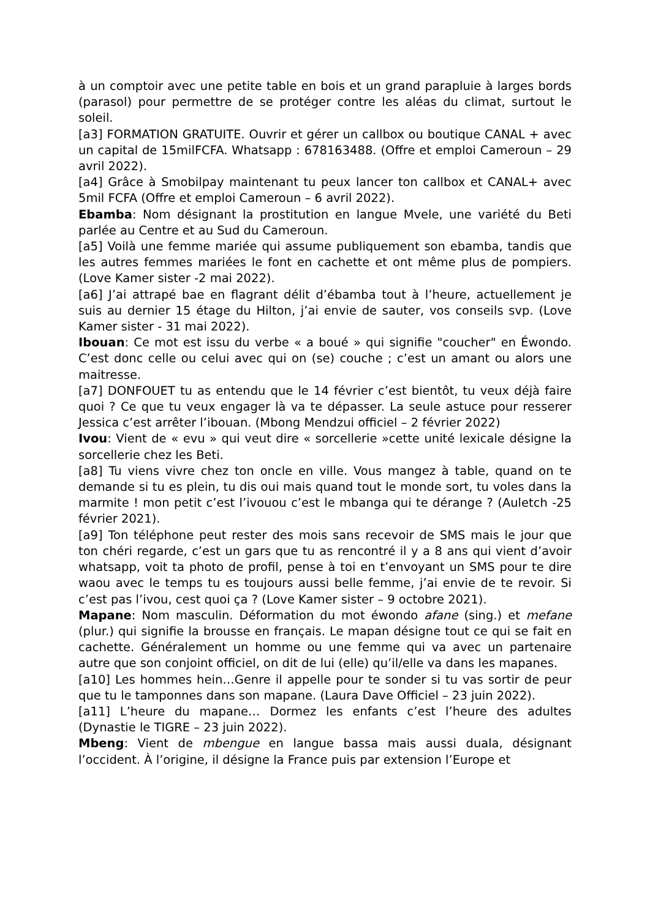à un comptoir avec une petite table en bois et un grand parapluie à larges bords (parasol) pour permettre de se protéger contre les aléas du climat, surtout le soleil.
[a3] FORMATION GRATUITE. Ouvrir et gérer un callbox ou boutique CANAL + avec un capital de 15milFCFA. Whatsapp : 678163488. (Offre et emploi Cameroun – 29 avril 2022).
[a4] Grâce à Smobilpay maintenant tu peux lancer ton callbox et CANAL+ avec 5mil FCFA (Offre et emploi Cameroun – 6 avril 2022).
Ebamba: Nom désignant la prostitution en langue Mvele, une variété du Beti parlée au Centre et au Sud du Cameroun.
[a5] Voilà une femme mariée qui assume publiquement son ebamba, tandis que les autres femmes mariées le font en cachette et ont même plus de pompiers. (Love Kamer sister -2 mai 2022).
[a6] J’ai attrapé bae en flagrant délit d’ébamba tout à l’heure, actuellement je suis au dernier 15 étage du Hilton, j’ai envie de sauter, vos conseils svp. (Love Kamer sister - 31 mai 2022).
Ibouan: Ce mot est issu du verbe « a boué » qui signifie "coucher" en Éwondo. C’est donc celle ou celui avec qui on (se) couche ; c’est un amant ou alors une maitresse.
[a7] DONFOUET tu as entendu que le 14 février c’est bientôt, tu veux déjà faire quoi ? Ce que tu veux engager là va te dépasser. La seule astuce pour resserer Jessica c’est arrêter l’ibouan. (Mbong Mendzui officiel – 2 février 2022)
Ivou: Vient de « evu » qui veut dire « sorcellerie »cette unité lexicale désigne la sorcellerie chez les Beti.
[a8] Tu viens vivre chez ton oncle en ville. Vous mangez à table, quand on te demande si tu es plein, tu dis oui mais quand tout le monde sort, tu voles dans la marmite ! mon petit c’est l’ivouou c’est le mbanga qui te dérange ? (Auletch -25 février 2021).
[a9] Ton téléphone peut rester des mois sans recevoir de SMS mais le jour que ton chéri regarde, c’est un gars que tu as rencontré il y a 8 ans qui vient d’avoir whatsapp, voit ta photo de profil, pense à toi en t’envoyant un SMS pour te dire waou avec le temps tu es toujours aussi belle femme, j’ai envie de te revoir. Si c’est pas l’ivou, cest quoi ça ? (Love Kamer sister – 9 octobre 2021).
Mapane: Nom masculin. Déformation du mot éwondo afane (sing.) et mefane (plur.) qui signifie la brousse en français. Le mapan désigne tout ce qui se fait en cachette. Généralement un homme ou une femme qui va avec un partenaire autre que son conjoint officiel, on dit de lui (elle) qu’il/elle va dans les mapanes.
[a10] Les hommes hein…Genre il appelle pour te sonder si tu vas sortir de peur que tu le tamponnes dans son mapane. (Laura Dave Officiel – 23 juin 2022).
[a11] L’heure du mapane… Dormez les enfants c’est l’heure des adultes (Dynastie le TIGRE – 23 juin 2022).
Mbeng: Vient de mbengue en langue bassa mais aussi duala, désignant l’occident. À l’origine, il désigne la France puis par extension l’Europe et